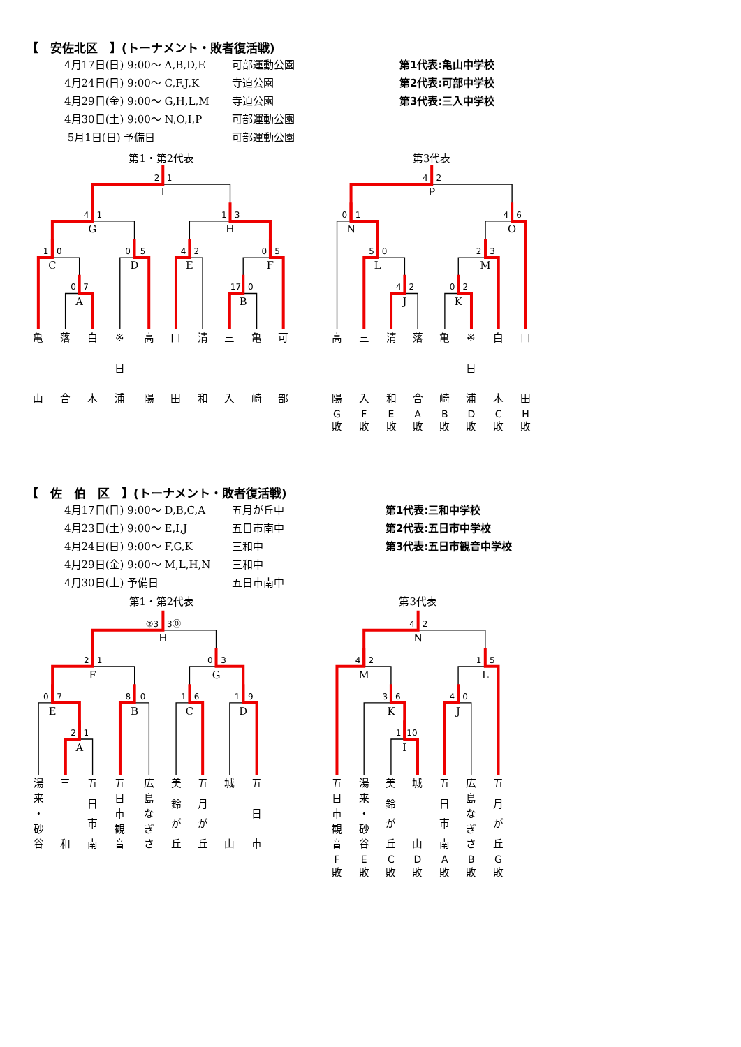【　安佐北区　】(トーナメント・敗者復活戦)
4月17日(日) 9:00～ A,B,D,E 可部運動公園
4月24日(日) 9:00～ C,F,J,K 寺迫公園
4月29日(金) 9:00～ G,H,L,M 寺迫公園
4月30日(土) 9:00～ N,O,I,P 可部運動公園
5月1日(日) 予備日 可部運動公園
第1代表:亀山中学校
第2代表:可部中学校
第3代表:三入中学校
第1・第2代表
第3代表
0
7
A
1
0
C
0
5
D
4
1
G
4
2
E
17
0
B
0
5
F
1
3
H
2
1
I
4
2
J
5
0
L
0
1
N
0
2
K
2
3
M
4
6
O
4
2
P
亀
山
落
合
白
木
※
日
浦
高
陽
口
田
清
和
三
入
亀
崎
可
部
高
陽
G
敗
三
入
F
敗
清
和
E
敗
落
合
A
敗
亀
崎
B
敗
※
日
浦
D
敗
白
木
C
敗
口
田
H
敗
【　佐　伯　区　】(トーナメント・敗者復活戦)
4月17日(日) 9:00～ D,B,C,A 五月が丘中
4月23日(土) 9:00～ E,I,J 五日市南中
4月24日(日) 9:00～ F,G,K 三和中
4月29日(金) 9:00～ M,L,H,N 三和中
4月30日(土) 予備日 五日市南中
第1代表:三和中学校
第2代表:五日市中学校
第3代表:五日市観音中学校
第1・第2代表
第3代表
2
1
A
0
7
E
8
0
B
2
1
F
1
6
C
1
9
D
0
3
G
②3
3⓪
H
1
10
I
3
6
K
4
2
M
4
0
J
1
5
L
4
2
N
湯
来
・
砂
谷
三
和
五
日
市
南
五
日
市
観
音
広
島
な
ぎ
さ
美
鈴
が
丘
五
月
が
丘
城
山
五
日
市
五
日
市
観
音
F
敗
湯
来
・
砂
谷
E
敗
美
鈴
が
丘
C
敗
城
山
D
敗
五
日
市
南
A
敗
広
島
な
ぎ
さ
B
敗
五
月
が
丘
G
敗